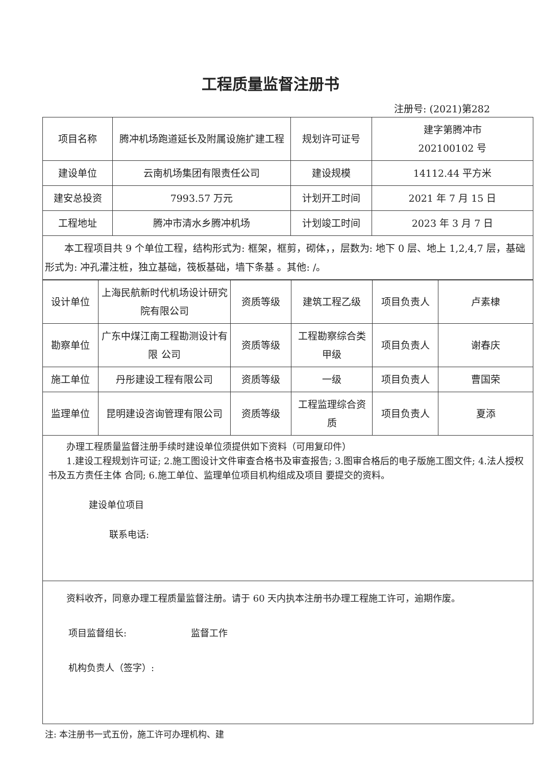工程质量监督注册书
注册号: (2021)第282
| 项目名称 | 腾冲机场跑道延长及附属设施扩建工程 | 规划许可证号 | 建字第腾冲市 202100102 号 |
| 建设单位 | 云南机场集团有限责任公司 | 建设规模 | 14112.44 平方米 |
| 建安总投资 | 7993.57 万元 | 计划开工时间 | 2021 年 7 月 15 日 |
| 工程地址 | 腾冲市清水乡腾冲机场 | 计划竣工时间 | 2023 年 3 月 7 日 |
| 本工程项目共 9 个单位工程，结构形式为: 框架，框剪，砌体，，层数为: 地下 0 层、地上 1,2,4,7 层，基础形式为: 冲孔灌注桩，独立基础，筏板基础，墙下条基 。其他: /。 | | | |
| 设计单位 | 上海民航新时代机场设计研究院有限公司 | 资质等级 | 建筑工程乙级 | 项目负责人 | 卢素棣 |
| 勘察单位 | 广东中煤江南工程勘测设计有限 公司 | 资质等级 | 工程勘察综合类甲级 | 项目负责人 | 谢春庆 |
| 施工单位 | 丹彤建设工程有限公司 | 资质等级 | 一级 | 项目负责人 | 曹国荣 |
| 监理单位 | 昆明建设咨询管理有限公司 | 资质等级 | 工程监理综合资质 | 项目负责人 | 夏添 |
办理工程质量监督注册手续时建设单位须提供如下资料（可用复印件）
1.建设工程规划许可证; 2.施工图设计文件审查合格书及审查报告; 3.图审合格后的电子版施工图文件; 4.法人授权书及五方责任主体 合同; 6.施工单位、监理单位项目机构组成及项目 要提交的资料。
建设单位项目
联系电话:
资料收齐，同意办理工程质量监督注册。请于 60 天内执本注册书办理工程施工许可，逾期作废。
项目监督组长: 监督工作
机构负责人（签字）:
注: 本注册书一式五份，施工许可办理机构、建